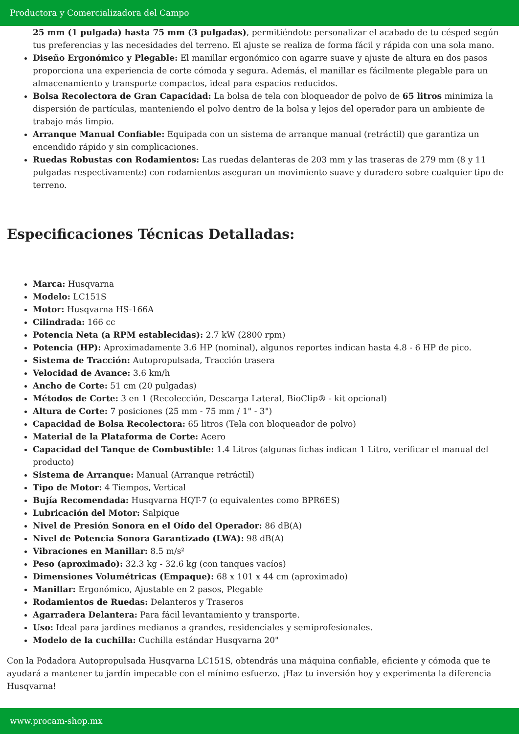Productora y Comercializadora del Campo
25 mm (1 pulgada) hasta 75 mm (3 pulgadas), permitiéndote personalizar el acabado de tu césped según tus preferencias y las necesidades del terreno. El ajuste se realiza de forma fácil y rápida con una sola mano.
Diseño Ergonómico y Plegable: El manillar ergonómico con agarre suave y ajuste de altura en dos pasos proporciona una experiencia de corte cómoda y segura. Además, el manillar es fácilmente plegable para un almacenamiento y transporte compactos, ideal para espacios reducidos.
Bolsa Recolectora de Gran Capacidad: La bolsa de tela con bloqueador de polvo de 65 litros minimiza la dispersión de partículas, manteniendo el polvo dentro de la bolsa y lejos del operador para un ambiente de trabajo más limpio.
Arranque Manual Confiable: Equipada con un sistema de arranque manual (retráctil) que garantiza un encendido rápido y sin complicaciones.
Ruedas Robustas con Rodamientos: Las ruedas delanteras de 203 mm y las traseras de 279 mm (8 y 11 pulgadas respectivamente) con rodamientos aseguran un movimiento suave y duradero sobre cualquier tipo de terreno.
Especificaciones Técnicas Detalladas:
Marca: Husqvarna
Modelo: LC151S
Motor: Husqvarna HS-166A
Cilindrada: 166 cc
Potencia Neta (a RPM establecidas): 2.7 kW (2800 rpm)
Potencia (HP): Aproximadamente 3.6 HP (nominal), algunos reportes indican hasta 4.8 - 6 HP de pico.
Sistema de Tracción: Autopropulsada, Tracción trasera
Velocidad de Avance: 3.6 km/h
Ancho de Corte: 51 cm (20 pulgadas)
Métodos de Corte: 3 en 1 (Recolección, Descarga Lateral, BioClip® - kit opcional)
Altura de Corte: 7 posiciones (25 mm - 75 mm / 1" - 3")
Capacidad de Bolsa Recolectora: 65 litros (Tela con bloqueador de polvo)
Material de la Plataforma de Corte: Acero
Capacidad del Tanque de Combustible: 1.4 Litros (algunas fichas indican 1 Litro, verificar el manual del producto)
Sistema de Arranque: Manual (Arranque retráctil)
Tipo de Motor: 4 Tiempos, Vertical
Bujía Recomendada: Husqvarna HQT-7 (o equivalentes como BPR6ES)
Lubricación del Motor: Salpique
Nivel de Presión Sonora en el Oído del Operador: 86 dB(A)
Nivel de Potencia Sonora Garantizado (LWA): 98 dB(A)
Vibraciones en Manillar: 8.5 m/s²
Peso (aproximado): 32.3 kg - 32.6 kg (con tanques vacíos)
Dimensiones Volumétricas (Empaque): 68 x 101 x 44 cm (aproximado)
Manillar: Ergonómico, Ajustable en 2 pasos, Plegable
Rodamientos de Ruedas: Delanteros y Traseros
Agarradera Delantera: Para fácil levantamiento y transporte.
Uso: Ideal para jardines medianos a grandes, residenciales y semiprofesionales.
Modelo de la cuchilla: Cuchilla estándar Husqvarna 20"
Con la Podadora Autopropulsada Husqvarna LC151S, obtendrás una máquina confiable, eficiente y cómoda que te ayudará a mantener tu jardín impecable con el mínimo esfuerzo. ¡Haz tu inversión hoy y experimenta la diferencia Husqvarna!
www.procam-shop.mx